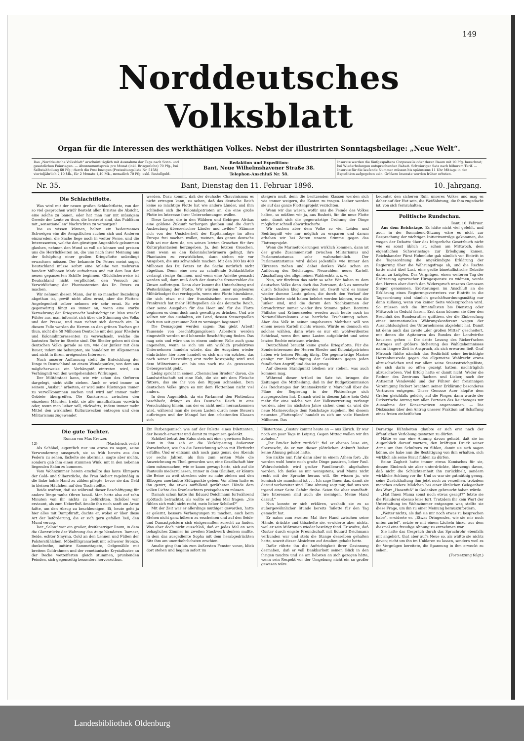149
Norddeutsches Volksblatt
Organ für die Interessen des werkthätigen Volkes. Nebst der illustrirten Sonntagsbeilage: „Neue Welt“.
Das „Norddeutsche Volksblatt“ erscheint täglich mit Ausnahme der Tage nach Sonn- und gesetzlichen Feiertagen. — Abonnementspreis pro Monat (inkl. Bringerlohn) 70 Pfg., bei Selbstabholung 60 Pfg.; durch die Post bezogen (Postzeitungsliste Nr. 5158) vierteljährlich 2,10 Mk., für 2 Monate 1,40 Mk., monatlich 70 Pfg. exkl. Bestellgeld.
Redaktion und Expedition:
Bant, Neue Wilhelmshavener Straße 38.
Telephon-Anschluß Nr. 58.
Inserate werden die fünfgespaltene Corpuszeile oder deren Raum mit 10 Pfg. berechnet; bei Wiederholungen entsprechenden Rabatt. Schwieriger Satz nach höherem Tarif. — Inserate für die laufende Nummer müssen bis spätestens 11 Uhr Mittags in der Expedition aufgegeben sein. Größere Inserate werden früher erbeten.
Nr. 35. Bant, Dienstag den 11. Februar 1896. 10. Jahrgang.
Die Schlachtflotte.
Was wird mit der neuen großen Schlachtflotte, von der so viel gesprochen wird? Besteht allen Ernstes die Absicht, eine solche zu bauen, oder hat man nur mit müssigem Gerede der Leute zu thun, die bestrebt sind, das Publikum mit „sensationellen“ Nachrichten zu versorgen?
Die es wissen können, halten ein bedeutsames Schweigen ein; die Aengstlichen suchen sich und Anderen einzureden, die Sache liege noch in weiter Ferne, und die Interessenten, welche den günstigen Augenblick gekommen glauben, nehmen den Mund so voll sie können und preisen uns die Herrlichkeiten an, die uns nach ihrer Meinung aus der Schöpfung einer großen Kriegsflotte unbedingt erwachsen müssen. Der bekannte Dr. Peters meint sogar, Deutschland müsse sofort eine Anleihe von mehreren hundert Millionen Mark aufnehmen und mit dem Bau der neuen gepanzerten Schiffe beginnen. Glücklicherweise ist Deutschland nicht verpflichtet, den Versuch zur Verwirklichung der Phantastereien des Dr. Peters zu machen.
Wir nehmen diesen Mann, der in so mancher Beziehung abgethan ist, gewiß nicht allzu ernst, aber die Flotten-Angelegenheit selber nehmen wir sehr ernst. So wie gegenwärtig fängt es immer an, wenn eine starke Vermehrung der Kriegsmacht beabsichtigt ist. Man streckt Fühler aus, man informirt sich über die Stimmung des Volks und der Presse, und man richtet sich darnach ein. In diesem Falle werden die Herren an den grünen Tischen gut thun, nicht die 50 Millionen Deutsche mit den paar Rhedern und Kolonialinteressenten zu verwechseln, welche die lautesten Rufer im Streite sind. Die Rheder gehen mit dem deutschen Volke gerade so um, wie der Junker mit dem Bauer, indem sie behaupten, sie handelten im Allgemeinen und nicht in ihrem ureigensten Interesse.
Nach unserer Auffassung steht die Entwicklung der Dinge in Deutschland an einem Wendepunkte, von dem aus möglicherweise ein Verhängniß eintreten wird, ein Verhängniß von den weitgehendsten Wirkungen.
Der Militärstaat kann, wie wir schon des Oefteren dargelegt, nicht stille stehen. Auch er wird immer an seinem „Ausbau“ arbeiten; er wird seine Rüstungen immer zu vervollkommnen suchen und wird auf immer mehr Gebiete übergreifen. Die Konkurrenz zwischen den einzelnen Mächten treibt sie alle unaufhaltsam vorwärts oder, wenn man lieber will, rückwärts, indem immer mehr Mittel den wirklichen Kulturzwecken entzogen und dem Militarismus zugewendet
werden. Dazu kommt, daß der deutsche Chauvinismus es nicht ertragen kann, zu sehen, daß das deutsche Reich keine so mächtige Flotte hat wie andere Länder, und ihm schließen sich die Kolonialpatrioten an, die eine große Flotte im Interesse ihrer Unternehmungen wollen.
Diese Leute, die in den Wäldern und Gebirgen Afrikas eine goldene Zukunft verborgen glauben und die durch Ausbeutung überseeischer Länder und „wilder“ Stämme sich von der Unsicherheit der Kapitalanlage im alten Europa frei machen wollen, meinen, das ganze deutsche Volk sei nur dazu da, um seinen letzten Groschen für ihre Kulturphantasien herzugeben. Ja, den letzten Groschen, denn wenn es den Kolonialschwärmern gelingt, ihre Phantasien zu verwirklichen, dann stehen wir vor Ausgaben, die uns schwindeln machen. Mit den 300 bis 400 Millionen des Dr. Peters ist die Sache natürlich nicht abgethan. Denn eine neu zu schaffende Schlachtflotte verlangt riesige Summen, und wenn eine Anleihe gemacht werden soll, dann muß doch der deutsche Steuerzahler die Zinsen aufbringen. Dann aber kommt die Unterhaltung und Weiterbildung der Flotte. Wir würden unser ungeheures Militärbudget fast verdoppeln, wenn eine Flotte hinzukäme, die sich etwa mit der französischen messen wollte. Frankreich hat mehr Hülfsquellen als das deutsche Reich, aber seine Ausgaben für das Heer und für die Flotte beginnen es denn doch auch gewaltig zu drücken. Und wie sollten wir das aushalten, ein Land, dessen Steuerquellen doch nun seit geraumer Zeit zu versiegen beginnen?
Die Demagogen werden sagen: Das giebt Arbeit! Tausende von beschäftigungslosen Arbeitern werden eingestellt werden und lohnende Beschäftigung finden. Das mag sein und wäre uns in einem anderen Falle auch ganz angenehm, wenn es sich um ein wirklich produktives Unternehmen handeln würde, das die Ausgaben wieder einbrächte; hier aber handelt es sich um ein solches, das nach seiner Herstellung erst recht kostspielig wird und dem Militarismus ein bis uns noch nie da gewesenes Uebergewicht giebt.
Liebig spricht in seinen „Chemischen Briefen“ davon, die Landwirthschaft sei eine Kuh, die sie mit dem Fleische füttere, das sie ihr von den Rippen schneiden. Dem deutschen Volke ginge es mit dem Flottenbau nicht viel anders.
In dem Augenblick, da ein Parlament den Flottenbau beschließt, drängt es das Deutsche Reich in eine Verschuldung hinein, aus der es nicht mehr herauskommen wird, während man die neuen Lasten durch neue Steuern aufbringen und der Mangel bei den arbeitenden Klassen sich
steigern muß, denn die besitzenden Klassen werden sich wie immer weigern, die Kosten zu tragen. Lieber werden sie auf das ganze Flottenprojekt verzichten.
Wenn wir das wären, wofür uns die Feinde des Volkes halten, so müßten wir ja, aus Bosheit, für die neue Flotte sein, damit sich die gegenwärtige Ordnung der Dinge möglichst schnell abwirthschafte.
Wir suchen aber dem Volke so viel Leiden und Bedrängniß wie nur möglich zu ersparen und darum erheben wir bei Zeiten unsere Stimme gegen das Flottenprojekt.
Wenn die Marineforderungen wirklich kommen, dann ist der große Zusammenstoß zwischen Militarismus und Parlamentarismus sehr wahrscheinlich. Der Parlamentarismus wird dabei jedenfalls wie immer den Kürzeren ziehen und dabei denken Viele schon an Auflösung des Reichstages, Neuwahlen, neues Kartell, Abschaffung des allgemeinen Wahlrechts u. s. w.
Nun, wir fürchten das nicht so sehr. Wir haben zu dem deutschen Volke denn doch das Zutrauen, daß es nunmehr durch Schaden klug geworden ist. Gewiß wird es immer wieder dumme Leute geben, die durch den Verlauf der Jahrhunderte nicht haben belehrt werden können, was die Junker sind, und die darum den Nachkommen der Strauchritter immer wieder ihre Stimme geben. Bornirte Philister und Krämerseelen werden auch heute noch im Nationalliberalismus eine herrliche Erscheinung sehen. Aber das Volk in seiner ungeheuren Mehrheit will von einem neuen Kartell nichts wissen. Würde es dennoch ein solches wählen, dann wäre es nur ein wohlverdientes Schicksal, wenn ihm neue Lasten aufgebürdet und seine letzten Rechte entrissen würden.
Deutschland braucht keine große Kriegsflotte. Für die Sonderinteressen der Herren Rheder und Kolonialpatrioten haben wir keinen Pfennig übrig. Die gegenwärtige Marine genügt zur Vertheidigung der Seeküsten gegen jeden feindlichen Angriff, und das ist genug.
Auf diesem Standpunkt bleiben wir stehen, was auch kommen mag.
Während dieser Artikel im Satz ist, bringen die Zeitungen die Mittheilung, daß in der Budgetkommission des Reichstages der Staatssekretär v. Marschall über die Pläne der Regierung in der Flottenfrage sich ausgesprochen hat. Danach wird in diesem Jahre kein Geld mehr für eine solche von der Volksvertretung verlangt werden, aber im nächsten Jahre sicher, denn da wird die neue Marinevorlage dem Reichstage zugehen. Bei diesem neuesten „Flottenplan“ handelt es sich um viele Hundert Millionen. Das
bedeutet den sicheren Ruin unseres Volkes und mag es daher auf der Hut sein, die Weißblutung, die ihm zugedacht ist, von sich fernzuhalten.
Politische Rundschau.
Bant, 10. Februar.
Aus dem Reichstage. Es hätte nicht viel gefehlt, und auch in der Sonnabend-Sitzung wäre es nicht zur Besprechung der wichtigen Initiativanträge gekommen, die wegen der Debatte über das bürgerliche Gesetzbuch nicht wie es sonst üblich ist, schon am Mittwoch, dem eigentlichen Schwerinstage zur Erledigung kamen. Reichskanzler Fürst Hohenlohe gab nämlich vor Eintritt in die Tagesordnung die angekündigte Erklärung der Regierung über die Währungsfrage ab, und die Rechte hatte nicht übel Lust, eine große bimetallistische Debatte daran zu knüpfen. Das Vergnügen, einen weiteren Tag der Erörterung agrarischer Hirngespenste zu widmen, wurde den Herren aber durch den Widerspruch unseres Genossen Singer genommen. Erörterungen im Anschluß an die Erklärung eines Regierungsvertreters vor Eintritt in die Tagesordnung sind nämlich geschäftsordnungsmäßig nur dann zulässig, wenn von keiner Seite widersprochen wird. So müssen sich die Bimetallisten bis Dienstag oder Mittwoch in Geduld fassen. Erst dann können sie über den Beschluß des Bundesrathes quittiren, der die Einberufung einer internationalen Währungskonferenz wegen der Aussichtslosigkeit des Unternehmens abgelehnt hat. Damit ist denn auch das zweite „der großen Mittel“ gescheitert, mit denen die Agitatoren des Bundes der Landwirthe hausiren gehen — Die dritte Lesung des Rickert'schen Antrages auf größere Sicherung des Wahlgeheimnisses nahm längere Zeit in Anspruch, als sich erwarten ließ. Graf Mirbach fühlte nämlich das Bedürfniß seine berüchtigte Herrenhausrede gegen das allgemeine Wahlrecht etwas abzuschwächen und vor allem seine Staatsstreichgelüste, die sich darin so offen gezeigt hatten, nachträglich abzuschwören. Viel Erfolg hatte er damit nicht. Weder die Redner des Zentrums Bachem und Lieber, noch der Antisemit Vendewald und der Führer der freisinnigen Vereinigung Rickert brachten seiner Erklärung besonderes Vertrauen entgegen. Unser Genosse Auer klopfte dem Grafen gleichfalls gehörig auf die Finger, dann wurde der Rickert'sche Antrag von allen Parteien des Reichstages mit Ausnahme der Konservativen angenommen. — Die Diskussion über den Antrag unserer Fraktion auf Schaffung eines freien einheitlichen
Die gute Tochter.
Roman von Max Kretzer.
12) (Nachdruck verb.)
Als Schöbel, eigentlich nur um etwas zu sagen, seine Verwunderung aussprach, sie so früh bereits aus den Federn zu sehen, lächelte sie abermals, sagte aber nichts, sondern gab ihm einen stummen Wink, mit in den nebenan liegenden Salon zu kommen.
Vom Wohnzimmer herein erschallte das laute Klimpern der Gold- und Silberstücke, die Frau Siebert regelmäßig in die linke hohle Hand zu zählen pflegte, bevor sie das Geld in kleinen Häufchen auf den Tisch stellte.
Beide wußten, daß sie während dieser Beschäftigung für andere Dinge taube Ohren besaß. Man hatte also auf zehn Minuten von ihr nichts zu befürchten. Schöbel war erstaunt, als zum Ueberfluß Amalie ihn noch sanft am Arme faßte, um den Abzug zu beschleunigen. Ei, heute geht ja hier alles mit Dampfkraft, dachte er, wobei er über diese Art der Beförderung, die er sich gern gefallen ließ, den Mund verzog.
Der „Salon“ war ein großer, dreifenstriger Raum, in dem die Glanzstücke der Wohnung das Auge blendeten. Damast, Seide, echter Smyrna, Gold an den Lehnen und Füßen der Polsterstühlchen, Möbelfiligranarbeit mit schwerer Bronze, dunkelrothe, imitirte Sammettapete, Oelgemälde mit breitem Goldrahmen und der venetianische Krystallustre an der Decke wetteiferten gleich stummen, prunkenden Feinden, sich gegenseitig besonders hervorzuthun.
Ein Farbengemisch wie auf der Palette eines Dilettanten, der Besuch erwartet und damit zu imponiren gedenkt.
Schöbel betrat den Salon stets mit einer gewissen Scheu, denn in ihm sah er die Verkörperung äußerster Vornehmheit, wie ihn die Bezeichnung schon mit Ehrfurcht erfüllte. Und er entsann sich noch ganz genau des Abends vor sechs Jahren, als ihm zum ersten Male die Auszeichnung zu Theil geworden war, eine Gesellschaft hier oben mitzumachen, wie er kaum gewagt hatte, sich auf die Fauteuils niederzulassen, immer in dem Glauben, er könnte die Beine zu weit strecken oder zu nahe ziehen und den Ellbogen unerlaubte Stützpunkte geben. Vor allem hatte es ihn genirt, die etwas auffallend gerötheten Hände dem vollen Lichte des Kronleuchters preisgeben zu müssen.
Damals schon hatte ihn Eduard Deichmann fortwährend spöttisch betrachtet, als wollte er jedes Mal fragen: „Sie fühlen sich wohl nicht recht, mein lieber Schöbel?“
Mit der Zeit war er allerdings muthiger geworden, hatte er gelernt, bessere Verbeugungen zu machen, auch beim Stehen nicht ganz hölzern zu erscheinen und auf den Seide- und Damastpolstern sich einigermaßen zurecht zu finden. Was aber doch nicht ausschloß, daß er jedes Mal an sein behagliches Zimmer im zweiten Stockwerk denken mußte, in dem das ausgediente Sopha mit dem herabgedrückten Sitz ihm am unentbehrlichsten erschien.
Amalie ging ihm bis zum äußersten Fenster voran, blieb dort stehen und begann sofort im
Flüstertone: „Gustav kommt heute an — aus Zürich. Er war noch ein paar Tage in Leipzig. Gegen Mittag wollen wir ihn abholen.“
„Ihr Bruder kehrt zurück?“ fiel er ebenso leise ein, überrascht, da er von dieser plötzlichen Ankunft bisher keine Ahnung gehabt hatte.
Sie nickte nur, fuhr dann aber in einem Athem fort: „Es werden wohl heute noch große Dinge passiren, lieber Paul. Wahrscheinlich wird großer Familienrath abgehalten werden. Ich denke es mir wenigstens, weil Mama nicht recht mit der Sprache heraus will. Sie wissen ja, wie komisch sie manchmal ist . . . Ich sage Ihnen das, damit sie darauf vorbereitet sind. Eine Ahnung sagt mir, daß uns von irgend einer Seite Gefahr drohe. Seien Sie aber standhaft. Ihre Interessen sind auch die meinigen. Meine Hand darauf.“
Nun konnte er sich erklären, weshalb sie zu so außergewöhnlicher Stunde bereits Toilette für den Tag gemacht hat.
Er nahm zum zweiten Mal ihre Hand zwischen seine Hände, drückte und tätschelte sie, erwiderte aber nichts, weil er sein Mißtrauen wieder bestätigt fand. Er wußte, daß Gustav durch engste Freundschaft mit Eduard Deichmann verbunden war und stets die Stange desselben gehalten hatte, soweit dieser Absichten auf Amalien gehabt hatte.
Dafür rührte ihn die Aufrichtigkeit ihrer Gesinnung dermaßen, daß er voll Dankbarkeit seinen Blick in den ihrigen tauchte und sie am liebsten an sich gezogen hätte, wenn sein Respekt vor der Umgebung nicht ein so großer gewesen wäre.
Derartige Kühnheiten glaubte er sich erst nach der öffentlichen Verlobung gestatten zu dürfen.
Hätte er nur eine Ahnung davon gehabt, daß sie im Augenblick darauf wartete, den kräftigen Druck seiner Arme um ihre Schultern zu fühlen, damit sie sich sagen könne, sie habe nun die Bestätigung von ihm erhalten, sich wirklich als seine Braut fühlen zu dürfen.
Seine Zagheit hatte immer etwas Komisches für sie, dessen Eindruck sie aber unterdrückte, überzeugt davon, daß nicht die Schüchternheit ihn zurückhielt, sondern wirkliche Achtung vor ihr. Und so war sie gutmüthig genug, seine Zurückhaltung ihm jetzt noch zu verzeihen, trotzdem manches andere Mädchen bei einer ähnlichen Gelegenheit das Wort „Hasenfuß“ in Gedanken gebraucht haben würde.
„Hat Ihnen Mama sonst noch etwas gesagt?“ fetzte sie die Plauderei ebenso leise fort. Trotzdem ihr kein Wort der Unterhaltung im Wohnzimmer entgangen war, stellte sie diese Frage, um ihn zu einer Meinung herauszufordern.
„Weiter nichts, als daß sie mir noch etwas zu besprechen habe“, erwiderte er. „Etwas Dringendes, wie sie mir noch unten zurief“, setzte er mit einem Lächeln hinzu, aus dem diesmal eine freudige Ahnung zu entnehmen war.
Sie hatte das Gespräch durch das Sprachrohr ebenfalls mit angehört, that aber auf's Neue so, als wüßte sie nichts davon; nicht um ihn im Unklaren zu lassen, sondern weil es ihr Vergnügen bereitete, die Spannung in ihm erweckt zu sehen.
(Fortsetzung folgt.)
Landesbibliothek Oldenburg